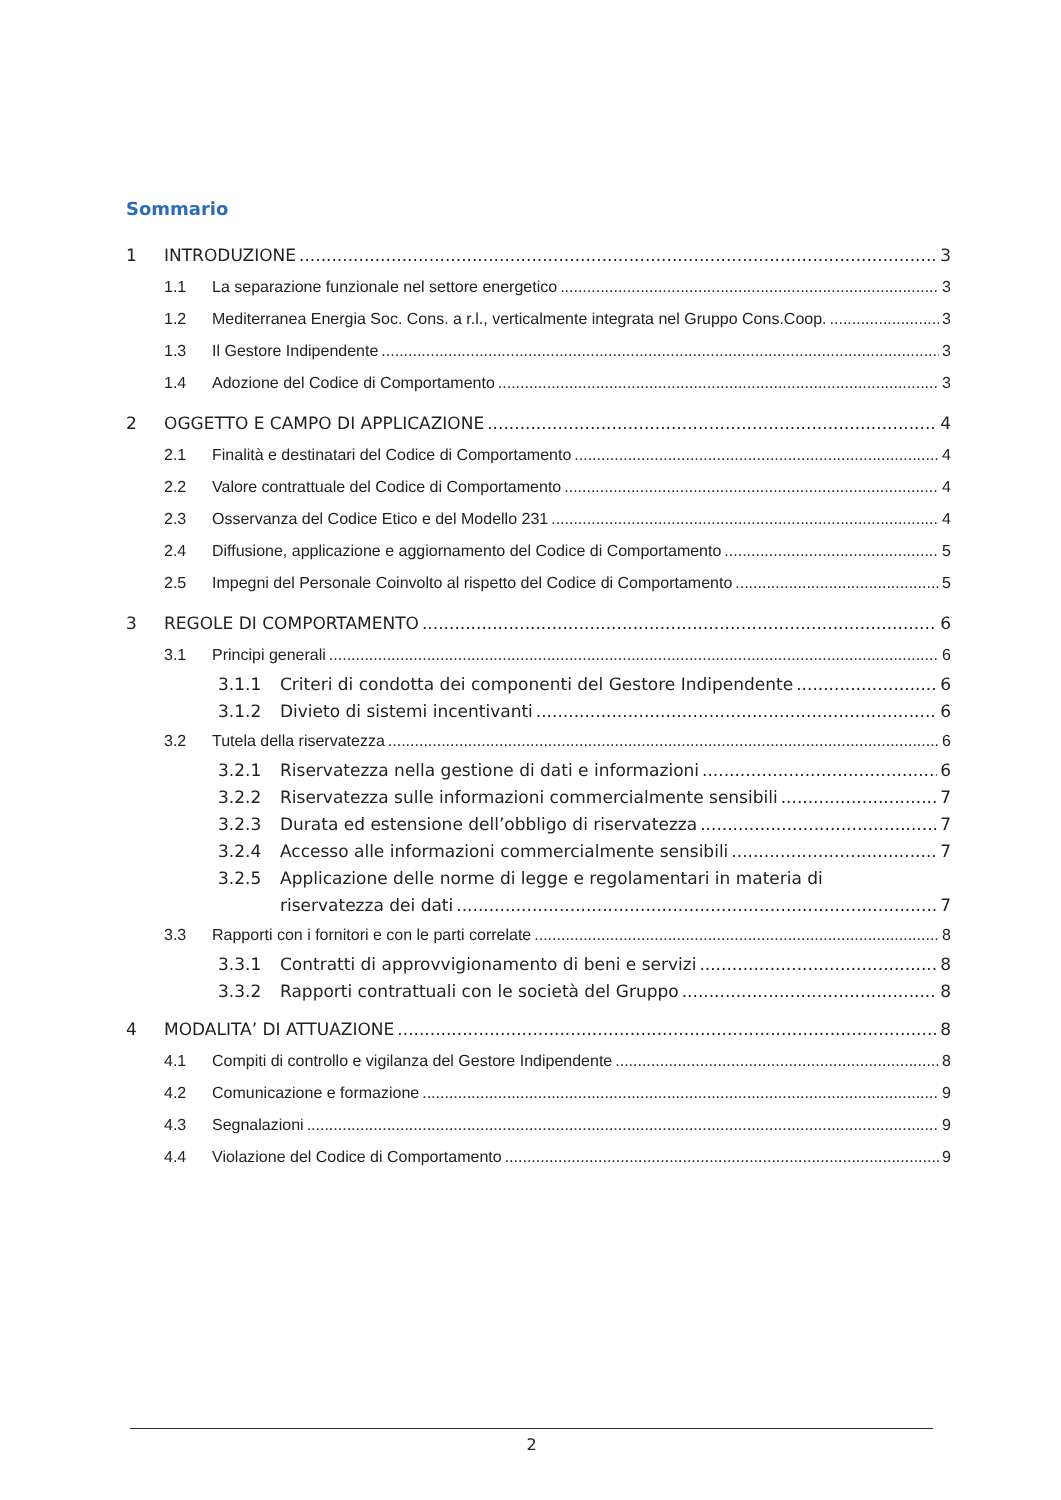Sommario
1 INTRODUZIONE 3
1.1 La separazione funzionale nel settore energetico 3
1.2 Mediterranea Energia Soc. Cons. a r.l., verticalmente integrata nel Gruppo Cons.Coop. 3
1.3 Il Gestore Indipendente 3
1.4 Adozione del Codice di Comportamento 3
2 OGGETTO E CAMPO DI APPLICAZIONE 4
2.1 Finalità e destinatari del Codice di Comportamento 4
2.2 Valore contrattuale del Codice di Comportamento 4
2.3 Osservanza del Codice Etico e del Modello 231 4
2.4 Diffusione, applicazione e aggiornamento del Codice di Comportamento 5
2.5 Impegni del Personale Coinvolto al rispetto del Codice di Comportamento 5
3 REGOLE DI COMPORTAMENTO 6
3.1 Principi generali 6
3.1.1 Criteri di condotta dei componenti del Gestore Indipendente 6
3.1.2 Divieto di sistemi incentivanti 6
3.2 Tutela della riservatezza 6
3.2.1 Riservatezza nella gestione di dati e informazioni 6
3.2.2 Riservatezza sulle informazioni commercialmente sensibili 7
3.2.3 Durata ed estensione dell’obbligo di riservatezza 7
3.2.4 Accesso alle informazioni commercialmente sensibili 7
3.2.5 Applicazione delle norme di legge e regolamentari in materia di
riservatezza dei dati 7
3.3 Rapporti con i fornitori e con le parti correlate 8
3.3.1 Contratti di approvvigionamento di beni e servizi 8
3.3.2 Rapporti contrattuali con le società del Gruppo 8
4 MODALITA’ DI ATTUAZIONE 8
4.1 Compiti di controllo e vigilanza del Gestore Indipendente 8
4.2 Comunicazione e formazione 9
4.3 Segnalazioni 9
4.4 Violazione del Codice di Comportamento 9
2